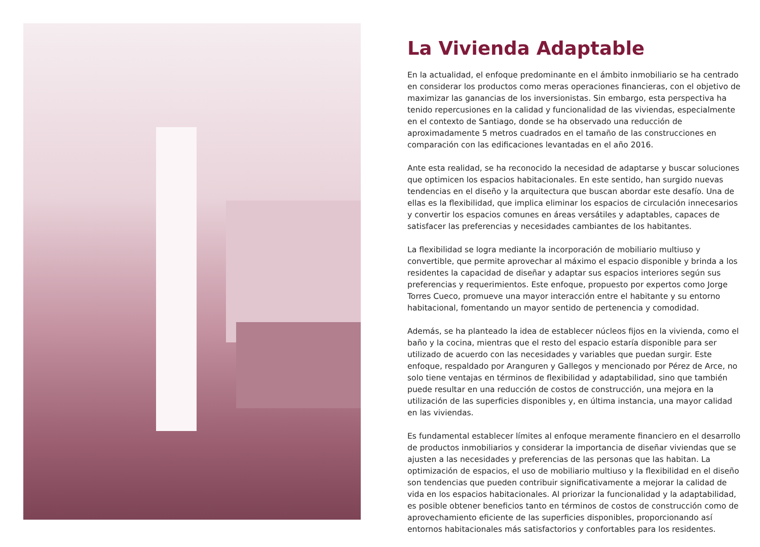La Vivienda Adaptable
En la actualidad, el enfoque predominante en el ámbito inmobiliario se ha centrado en considerar los productos como meras operaciones financieras, con el objetivo de maximizar las ganancias de los inversionistas. Sin embargo, esta perspectiva ha tenido repercusiones en la calidad y funcionalidad de las viviendas, especialmente en el contexto de Santiago, donde se ha observado una reducción de aproximadamente 5 metros cuadrados en el tamaño de las construcciones en comparación con las edificaciones levantadas en el año 2016.
Ante esta realidad, se ha reconocido la necesidad de adaptarse y buscar soluciones que optimicen los espacios habitacionales. En este sentido, han surgido nuevas tendencias en el diseño y la arquitectura que buscan abordar este desafío. Una de ellas es la flexibilidad, que implica eliminar los espacios de circulación innecesarios y convertir los espacios comunes en áreas versátiles y adaptables, capaces de satisfacer las preferencias y necesidades cambiantes de los habitantes.
La flexibilidad se logra mediante la incorporación de mobiliario multiuso y convertible, que permite aprovechar al máximo el espacio disponible y brinda a los residentes la capacidad de diseñar y adaptar sus espacios interiores según sus preferencias y requerimientos. Este enfoque, propuesto por expertos como Jorge Torres Cueco, promueve una mayor interacción entre el habitante y su entorno habitacional, fomentando un mayor sentido de pertenencia y comodidad.
Además, se ha planteado la idea de establecer núcleos fijos en la vivienda, como el baño y la cocina, mientras que el resto del espacio estaría disponible para ser utilizado de acuerdo con las necesidades y variables que puedan surgir. Este enfoque, respaldado por Aranguren y Gallegos y mencionado por Pérez de Arce, no solo tiene ventajas en términos de flexibilidad y adaptabilidad, sino que también puede resultar en una reducción de costos de construcción, una mejora en la utilización de las superficies disponibles y, en última instancia, una mayor calidad en las viviendas.
Es fundamental establecer límites al enfoque meramente financiero en el desarrollo de productos inmobiliarios y considerar la importancia de diseñar viviendas que se ajusten a las necesidades y preferencias de las personas que las habitan. La optimización de espacios, el uso de mobiliario multiuso y la flexibilidad en el diseño son tendencias que pueden contribuir significativamente a mejorar la calidad de vida en los espacios habitacionales. Al priorizar la funcionalidad y la adaptabilidad, es posible obtener beneficios tanto en términos de costos de construcción como de aprovechamiento eficiente de las superficies disponibles, proporcionando así entornos habitacionales más satisfactorios y confortables para los residentes.